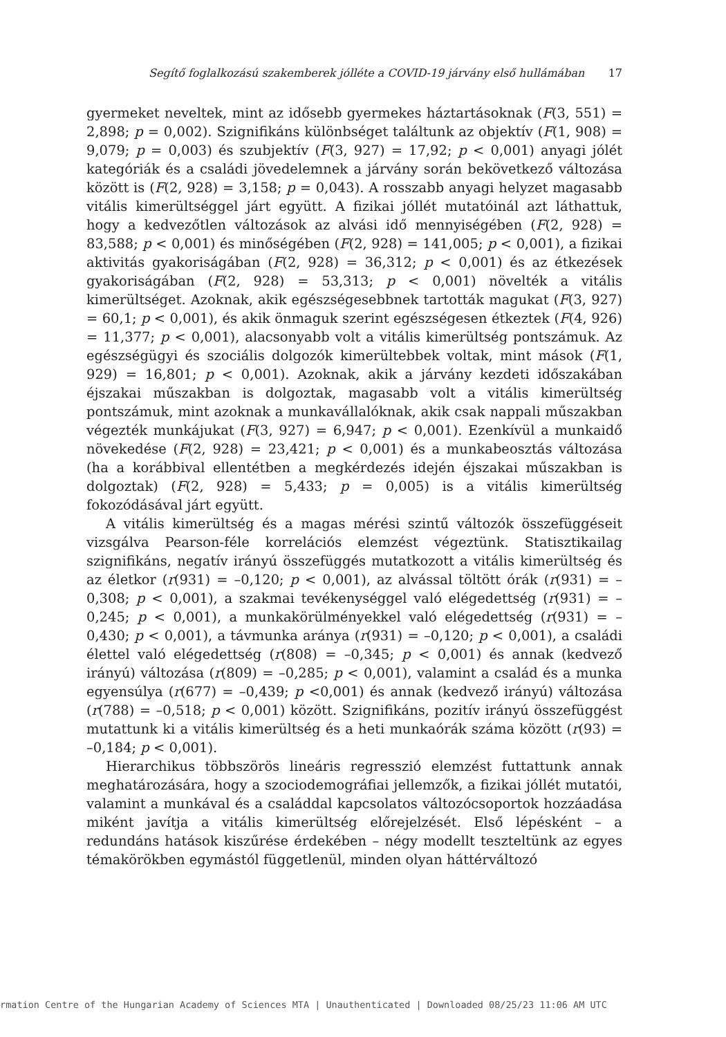Segítő foglalkozású szakemberek jólléte a COVID-19 járvány első hullámában 17
gyermeket neveltek, mint az idősebb gyermekes háztartásoknak (F(3, 551) = 2,898; p = 0,002). Szignifikáns különbséget találtunk az objektív (F(1, 908) = 9,079; p = 0,003) és szubjektív (F(3, 927) = 17,92; p < 0,001) anyagi jólét kategóriák és a családi jövedelemnek a járvány során bekövetkező változása között is (F(2, 928) = 3,158; p = 0,043). A rosszabb anyagi helyzet magasabb vitális kimerültséggel járt együtt. A fizikai jóllét mutatóinál azt láthattuk, hogy a kedvezőtlen változások az alvási idő mennyiségében (F(2, 928) = 83,588; p < 0,001) és minőségében (F(2, 928) = 141,005; p < 0,001), a fizikai aktivitás gyakoriságában (F(2, 928) = 36,312; p < 0,001) és az étkezések gyakoriságában (F(2, 928) = 53,313; p < 0,001) növelték a vitális kimerültséget. Azoknak, akik egészségesebbnek tartották magukat (F(3, 927) = 60,1; p < 0,001), és akik önmaguk szerint egészségesen étkeztek (F(4, 926) = 11,377; p < 0,001), alacsonyabb volt a vitális kimerültség pontszámuk. Az egészségügyi és szociális dolgozók kimerültebbek voltak, mint mások (F(1, 929) = 16,801; p < 0,001). Azoknak, akik a járvány kezdeti időszakában éjszakai műszakban is dolgoztak, magasabb volt a vitális kimerültség pontszámuk, mint azoknak a munkavállalóknak, akik csak nappali műszakban végezték munkájukat (F(3, 927) = 6,947; p < 0,001). Ezenkívül a munkaidő növekedése (F(2, 928) = 23,421; p < 0,001) és a munkabeosztás változása (ha a korábbival ellentétben a megkérdezés idején éjszakai műszakban is dolgoztak) (F(2, 928) = 5,433; p = 0,005) is a vitális kimerültség fokozódásával járt együtt.
A vitális kimerültség és a magas mérési szintű változók összefüggéseit vizsgálva Pearson-féle korrelációs elemzést végeztünk. Statisztikailag szignifikáns, negatív irányú összefüggés mutatkozott a vitális kimerültség és az életkor (r(931) = –0,120; p < 0,001), az alvással töltött órák (r(931) = –0,308; p < 0,001), a szakmai tevékenységgel való elégedettség (r(931) = –0,245; p < 0,001), a munkakörülményekkel való elégedettség (r(931) = –0,430; p < 0,001), a távmunka aránya (r(931) = –0,120; p < 0,001), a családi élettel való elégedettség (r(808) = –0,345; p < 0,001) és annak (kedvező irányú) változása (r(809) = –0,285; p < 0,001), valamint a család és a munka egyensúlya (r(677) = –0,439; p <0,001) és annak (kedvező irányú) változása (r(788) = –0,518; p < 0,001) között. Szignifikáns, pozitív irányú összefüggést mutattunk ki a vitális kimerültség és a heti munkaórák száma között (r(93) = –0,184; p < 0,001).
Hierarchikus többszörös lineáris regresszió elemzést futtattunk annak meghatározására, hogy a szociodemográfiai jellemzők, a fizikai jóllét mutatói, valamint a munkával és a családdal kapcsolatos változócsoportok hozzáadása miként javítja a vitális kimerültség előrejelzését. Első lépésként – a redundáns hatások kiszűrése érdekében – négy modellt teszteltünk az egyes témakörökben egymástól függetlenül, minden olyan háttérváltozó
rmation Centre of the Hungarian Academy of Sciences MTA | Unauthenticated | Downloaded 08/25/23 11:06 AM UTC